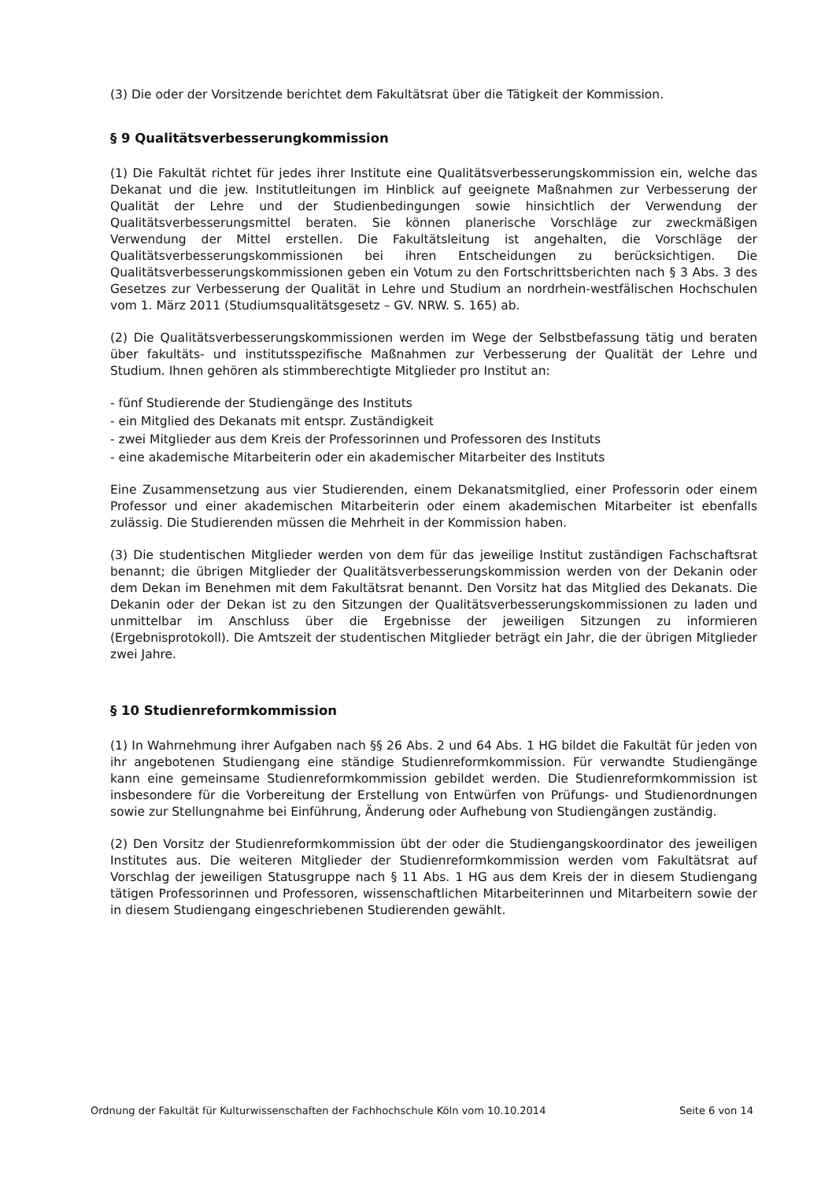(3) Die oder der Vorsitzende berichtet dem Fakultätsrat über die Tätigkeit der Kommission.
§ 9 Qualitätsverbesserungkommission
(1) Die Fakultät richtet für jedes ihrer Institute eine Qualitätsverbesserungskommission ein, welche das Dekanat und die jew. Institutleitungen im Hinblick auf geeignete Maßnahmen zur Verbesserung der Qualität der Lehre und der Studienbedingungen sowie hinsichtlich der Verwendung der Qualitätsverbesserungsmittel beraten. Sie können planerische Vorschläge zur zweckmäßigen Verwendung der Mittel erstellen. Die Fakultätsleitung ist angehalten, die Vorschläge der Qualitätsverbesserungskommissionen bei ihren Entscheidungen zu berücksichtigen. Die Qualitätsverbesserungskommissionen geben ein Votum zu den Fortschrittsberichten nach § 3 Abs. 3 des Gesetzes zur Verbesserung der Qualität in Lehre und Studium an nordrhein-westfälischen Hochschulen vom 1. März 2011 (Studiumsqualitätsgesetz – GV. NRW. S. 165) ab.
(2) Die Qualitätsverbesserungskommissionen werden im Wege der Selbstbefassung tätig und beraten über fakultäts- und institutsspezifische Maßnahmen zur Verbesserung der Qualität der Lehre und Studium. Ihnen gehören als stimmberechtigte Mitglieder pro Institut an:
- fünf Studierende der Studiengänge des Instituts
- ein Mitglied des Dekanats mit entspr. Zuständigkeit
- zwei Mitglieder aus dem Kreis der Professorinnen und Professoren des Instituts
- eine akademische Mitarbeiterin oder ein akademischer Mitarbeiter des Instituts
Eine Zusammensetzung aus vier Studierenden, einem Dekanatsmitglied, einer Professorin oder einem Professor und einer akademischen Mitarbeiterin oder einem akademischen Mitarbeiter ist ebenfalls zulässig. Die Studierenden müssen die Mehrheit in der Kommission haben.
(3) Die studentischen Mitglieder werden von dem für das jeweilige Institut zuständigen Fachschaftsrat benannt; die übrigen Mitglieder der Qualitätsverbesserungskommission werden von der Dekanin oder dem Dekan im Benehmen mit dem Fakultätsrat benannt. Den Vorsitz hat das Mitglied des Dekanats. Die Dekanin oder der Dekan ist zu den Sitzungen der Qualitätsverbesserungskommissionen zu laden und unmittelbar im Anschluss über die Ergebnisse der jeweiligen Sitzungen zu informieren (Ergebnisprotokoll). Die Amtszeit der studentischen Mitglieder beträgt ein Jahr, die der übrigen Mitglieder zwei Jahre.
§ 10 Studienreformkommission
(1) In Wahrnehmung ihrer Aufgaben nach §§ 26 Abs. 2 und 64 Abs. 1 HG bildet die Fakultät für jeden von ihr angebotenen Studiengang eine ständige Studienreformkommission. Für verwandte Studiengänge kann eine gemeinsame Studienreformkommission gebildet werden. Die Studienreformkommission ist insbesondere für die Vorbereitung der Erstellung von Entwürfen von Prüfungs- und Studienordnungen sowie zur Stellungnahme bei Einführung, Änderung oder Aufhebung von Studiengängen zuständig.
(2) Den Vorsitz der Studienreformkommission übt der oder die Studiengangskoordinator des jeweiligen Institutes aus. Die weiteren Mitglieder der Studienreformkommission werden vom Fakultätsrat auf Vorschlag der jeweiligen Statusgruppe nach § 11 Abs. 1 HG aus dem Kreis der in diesem Studiengang tätigen Professorinnen und Professoren, wissenschaftlichen Mitarbeiterinnen und Mitarbeitern sowie der in diesem Studiengang eingeschriebenen Studierenden gewählt.
Ordnung der Fakultät für Kulturwissenschaften der Fachhochschule Köln vom 10.10.2014 Seite 6 von 14